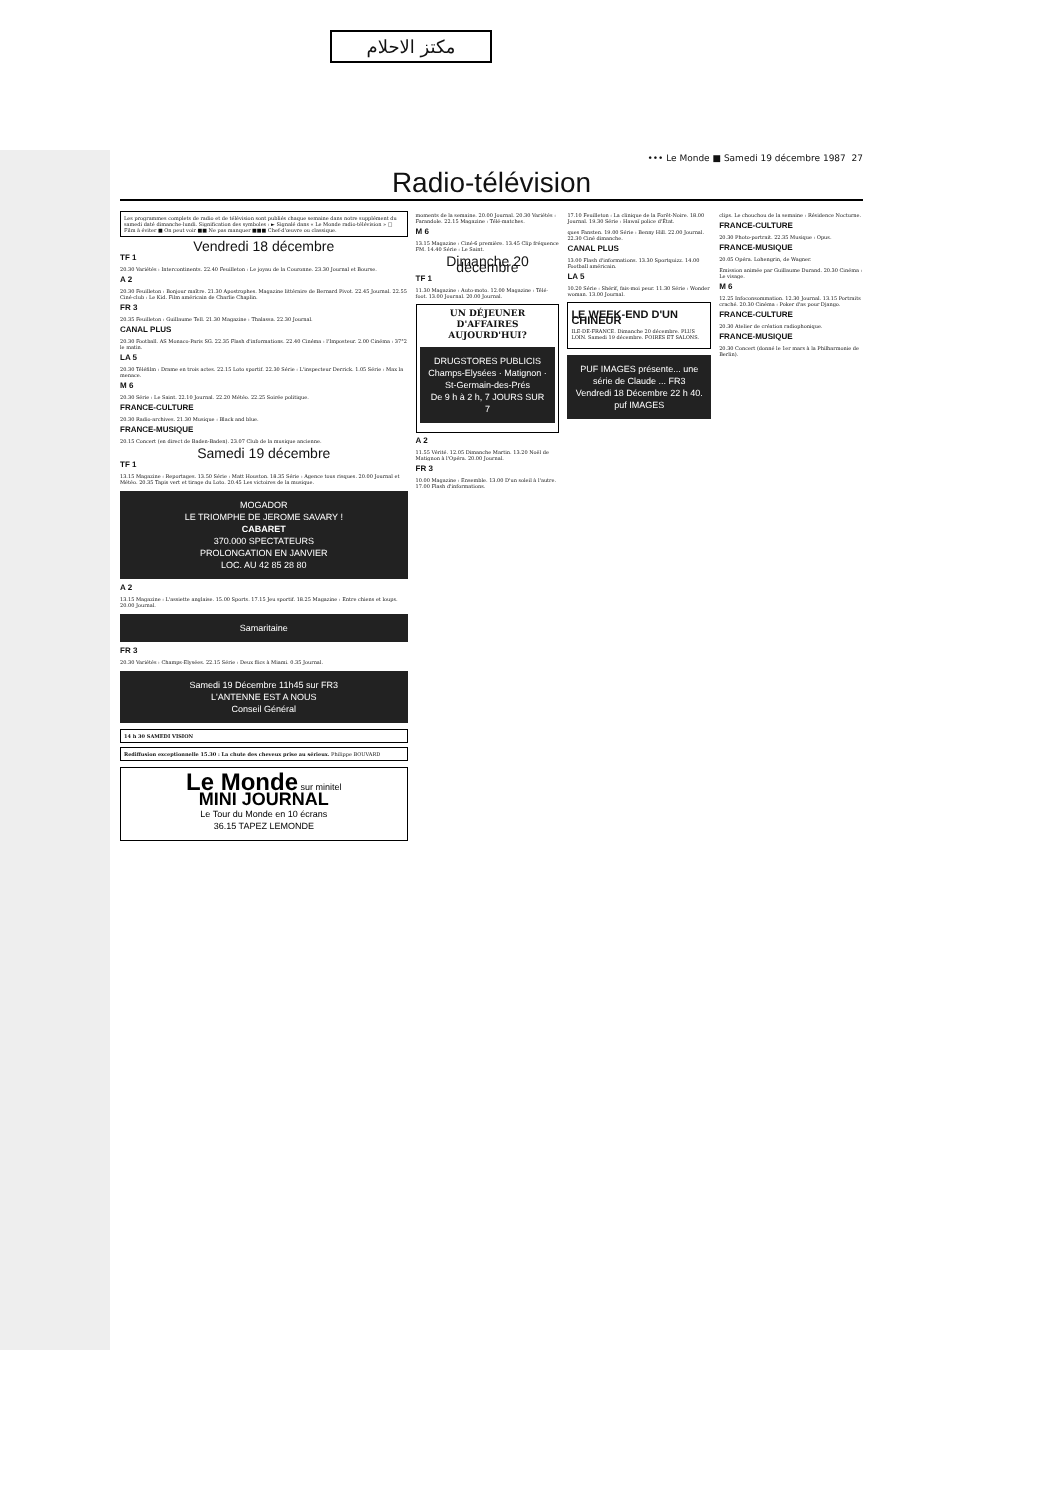مكتز الاحلام
••• Le Monde ■ Samedi 19 décembre 1987 27
Radio-télévision
Les programmes complets de radio et de télévision sont publiés chaque semaine dans notre supplément du samedi daté dimanche-lundi. Signification des symboles : ► Signalé dans « Le Monde radio-télévision » □ Film à éviter ■ On peut voir ■■ Ne pas manquer ■■■ Chef-d'œuvre ou classique.
Vendredi 18 décembre
TF 1
20.30 Variétés : Intercontinents. 22.40 Feuilleton : Le joyau de la Couronne. 23.30 Journal et Bourse.
A 2
20.30 Feuilleton : Bonjour maître. 21.30 Apostrophes. Magazine littéraire de Bernard Pivot. 22.45 Journal. 22.55 Ciné-club : Le Kid. Film américain de Charlie Chaplin.
FR 3
20.35 Feuilleton : Guillaume Tell. 21.30 Magazine : Thalassa. 22.30 Journal.
CANAL PLUS
20.30 Football. AS Monaco-Paris SG. 22.35 Flash d'informations. 22.40 Cinéma : l'Imposteur. 2.00 Cinéma : 37°2 le matin.
LA 5
20.30 Téléfilm : Drame en trois actes. 22.15 Loto sportif. 22.30 Série : L'inspecteur Derrick. 1.05 Série : Max la menace.
M 6
20.30 Série : Le Saint. 22.10 Journal. 22.20 Météo. 22.25 Soirée politique.
FRANCE-CULTURE
20.30 Radio-archives. 21.30 Musique : Black and blue.
FRANCE-MUSIQUE
20.15 Concert (en direct de Baden-Baden). 23.07 Club de la musique ancienne.
Samedi 19 décembre
TF 1
13.15 Magazine : Reportages. 13.50 Série : Matt Houston. 18.35 Série : Agence tous risques. 20.00 Journal et Météo. 20.35 Tapis vert et tirage du Loto. 20.45 Les victoires de la musique.
MOGADOR
LE TRIOMPHE DE JEROME SAVARY !
CABARET
370.000 SPECTATEURS
PROLONGATION EN JANVIER
LOC. AU 42 85 28 80
A 2
13.15 Magazine : L'assiette anglaise. 15.00 Sports. 17.15 Jeu sportif. 18.25 Magazine : Entre chiens et loups. 20.00 Journal.
Samaritaine
FR 3
20.30 Variétés : Champs-Elysées. 22.15 Série : Deux flics à Miami. 0.35 Journal.
Samedi 19 Décembre 11h45 sur FR3
L'ANTENNE EST A NOUS
Conseil Général
14 h 30 SAMEDI VISION
Rediffusion exceptionnelle 15.30 : La chute des cheveux prise au sérieux. Philippe BOUVARD
Le Monde sur minitel
MINI JOURNAL
Le Tour du Monde en 10 écrans
36.15 TAPEZ LEMONDE
moments de la semaine. 20.00 Journal. 20.30 Variétés : Farandole. 22.15 Magazine : Télé-matches.
M 6
13.15 Magazine : Ciné-6 première. 13.45 Clip fréquence FM. 14.40 Série : Le Saint.
Dimanche 20 décembre
TF 1
11.30 Magazine : Auto-moto. 12.00 Magazine : Télé-foot. 13.00 Journal. 20.00 Journal.
UN DÉJEUNER D'AFFAIRES AUJOURD'HUI?
DRUGSTORES PUBLICIS
Champs-Elysées · Matignon · St-Germain-des-Prés
De 9 h à 2 h, 7 JOURS SUR 7
A 2
11.55 Vérité. 12.05 Dimanche Martin. 13.20 Noël de Matignon à l'Opéra. 20.00 Journal.
FR 3
10.00 Magazine : Ensemble. 13.00 D'un soleil à l'autre. 17.00 Flash d'informations.
17.10 Feuilleton : La clinique de la Forêt-Noire. 18.00 Journal. 19.30 Série : Hawaï police d'État.
ques Fansten. 19.00 Série : Benny Hill. 22.00 Journal. 22.30 Ciné dimanche.
CANAL PLUS
13.00 Flash d'informations. 13.30 Sportquizz. 14.00 Football américain.
LA 5
10.20 Série : Shérif, fais-moi peur. 11.30 Série : Wonder woman. 13.00 Journal.
LE WEEK-END D'UN CHINEUR
ILE-DE-FRANCE. Dimanche 20 décembre. PLUS LOIN. Samedi 19 décembre. FOIRES ET SALONS.
PUF IMAGES présente... une série de Claude ... FR3 Vendredi 18 Décembre 22 h 40. puf IMAGES
clips. Le chouchou de la semaine : Résidence Nocturne.
FRANCE-CULTURE
20.30 Photo-portrait. 22.35 Musique : Opus.
FRANCE-MUSIQUE
20.05 Opéra. Lohengrin, de Wagner.
Emission animée par Guillaume Durand. 20.30 Cinéma : Le visage.
M 6
12.25 Infoconsommation. 12.30 Journal. 13.15 Portraits craché. 20.30 Cinéma : Poker d'as pour Django.
FRANCE-CULTURE
20.30 Atelier de création radiophonique.
FRANCE-MUSIQUE
20.30 Concert (donné le 1er mars à la Philharmonie de Berlin).